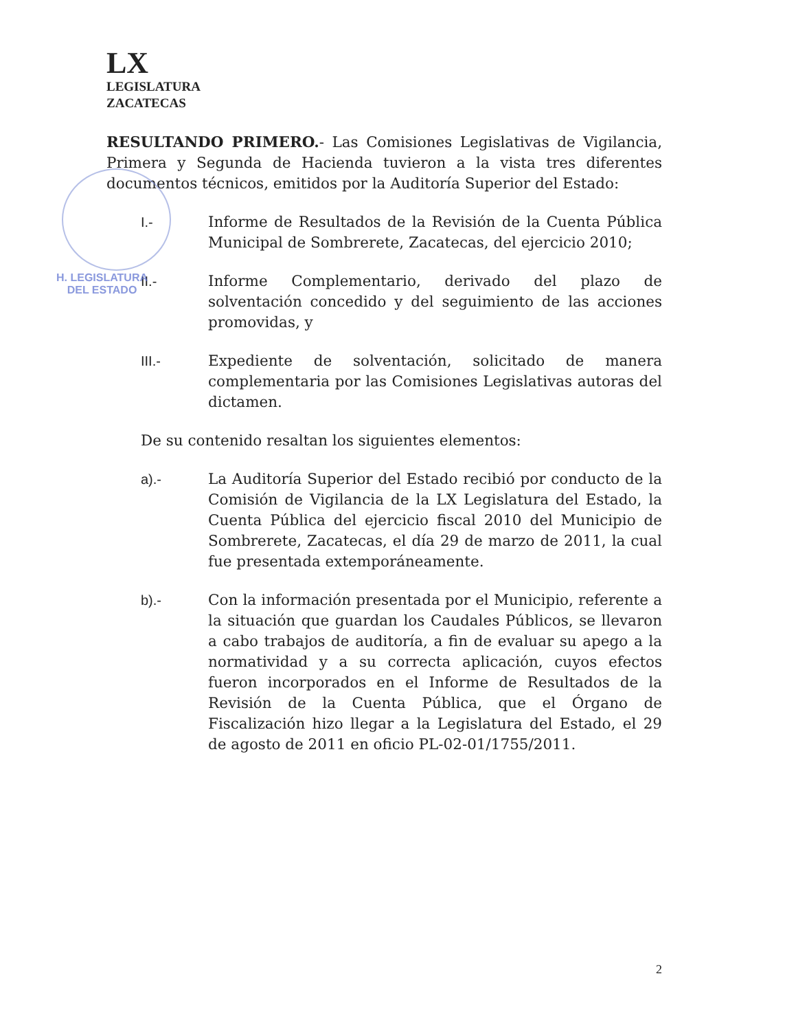LX
LEGISLATURA
ZACATECAS
RESULTANDO PRIMERO.- Las Comisiones Legislativas de Vigilancia, Primera y Segunda de Hacienda tuvieron a la vista tres diferentes documentos técnicos, emitidos por la Auditoría Superior del Estado:
H. LEGISLATURA
DEL ESTADO
I.- Informe de Resultados de la Revisión de la Cuenta Pública Municipal de Sombrerete, Zacatecas, del ejercicio 2010;
II.- Informe Complementario, derivado del plazo de solventación concedido y del seguimiento de las acciones promovidas, y
III.- Expediente de solventación, solicitado de manera complementaria por las Comisiones Legislativas autoras del dictamen.
De su contenido resaltan los siguientes elementos:
a).- La Auditoría Superior del Estado recibió por conducto de la Comisión de Vigilancia de la LX Legislatura del Estado, la Cuenta Pública del ejercicio fiscal 2010 del Municipio de Sombrerete, Zacatecas, el día 29 de marzo de 2011, la cual fue presentada extemporáneamente.
b).- Con la información presentada por el Municipio, referente a la situación que guardan los Caudales Públicos, se llevaron a cabo trabajos de auditoría, a fin de evaluar su apego a la normatividad y a su correcta aplicación, cuyos efectos fueron incorporados en el Informe de Resultados de la Revisión de la Cuenta Pública, que el Órgano de Fiscalización hizo llegar a la Legislatura del Estado, el 29 de agosto de 2011 en oficio PL-02-01/1755/2011.
2